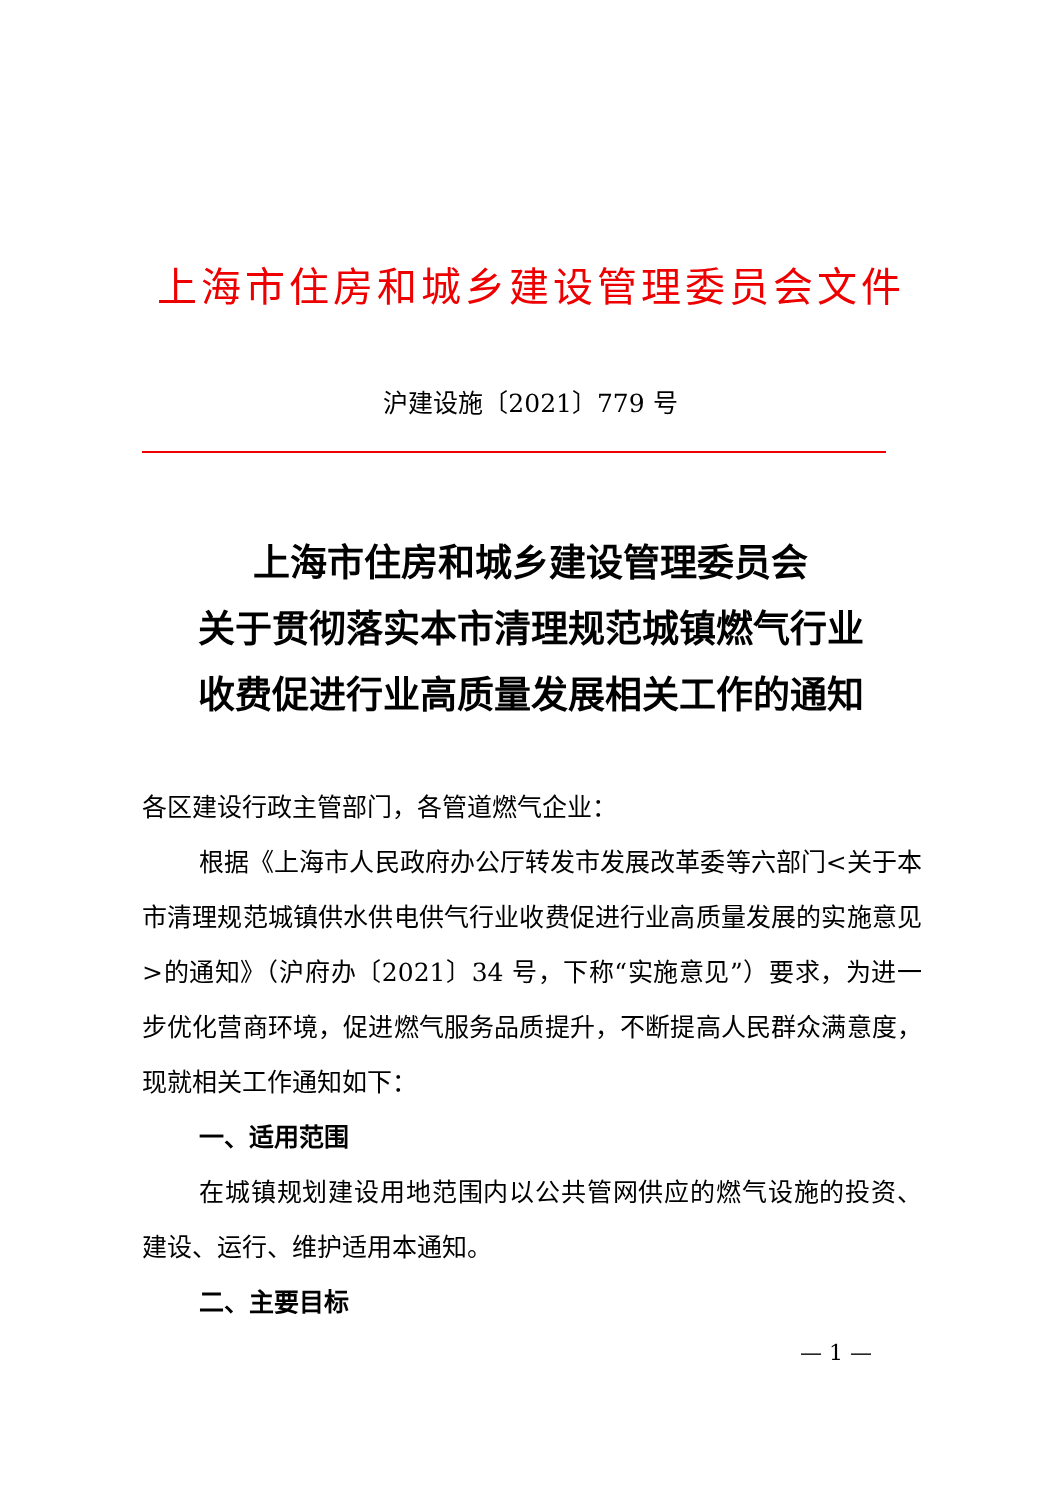上海市住房和城乡建设管理委员会文件
沪建设施〔2021〕779 号
上海市住房和城乡建设管理委员会
关于贯彻落实本市清理规范城镇燃气行业
收费促进行业高质量发展相关工作的通知
各区建设行政主管部门，各管道燃气企业：
根据《上海市人民政府办公厅转发市发展改革委等六部门<关于本市清理规范城镇供水供电供气行业收费促进行业高质量发展的实施意见>的通知》（沪府办〔2021〕34 号，下称“实施意见”）要求，为进一步优化营商环境，促进燃气服务品质提升，不断提高人民群众满意度，现就相关工作通知如下：
一、适用范围
在城镇规划建设用地范围内以公共管网供应的燃气设施的投资、建设、运行、维护适用本通知。
二、主要目标
— 1 —